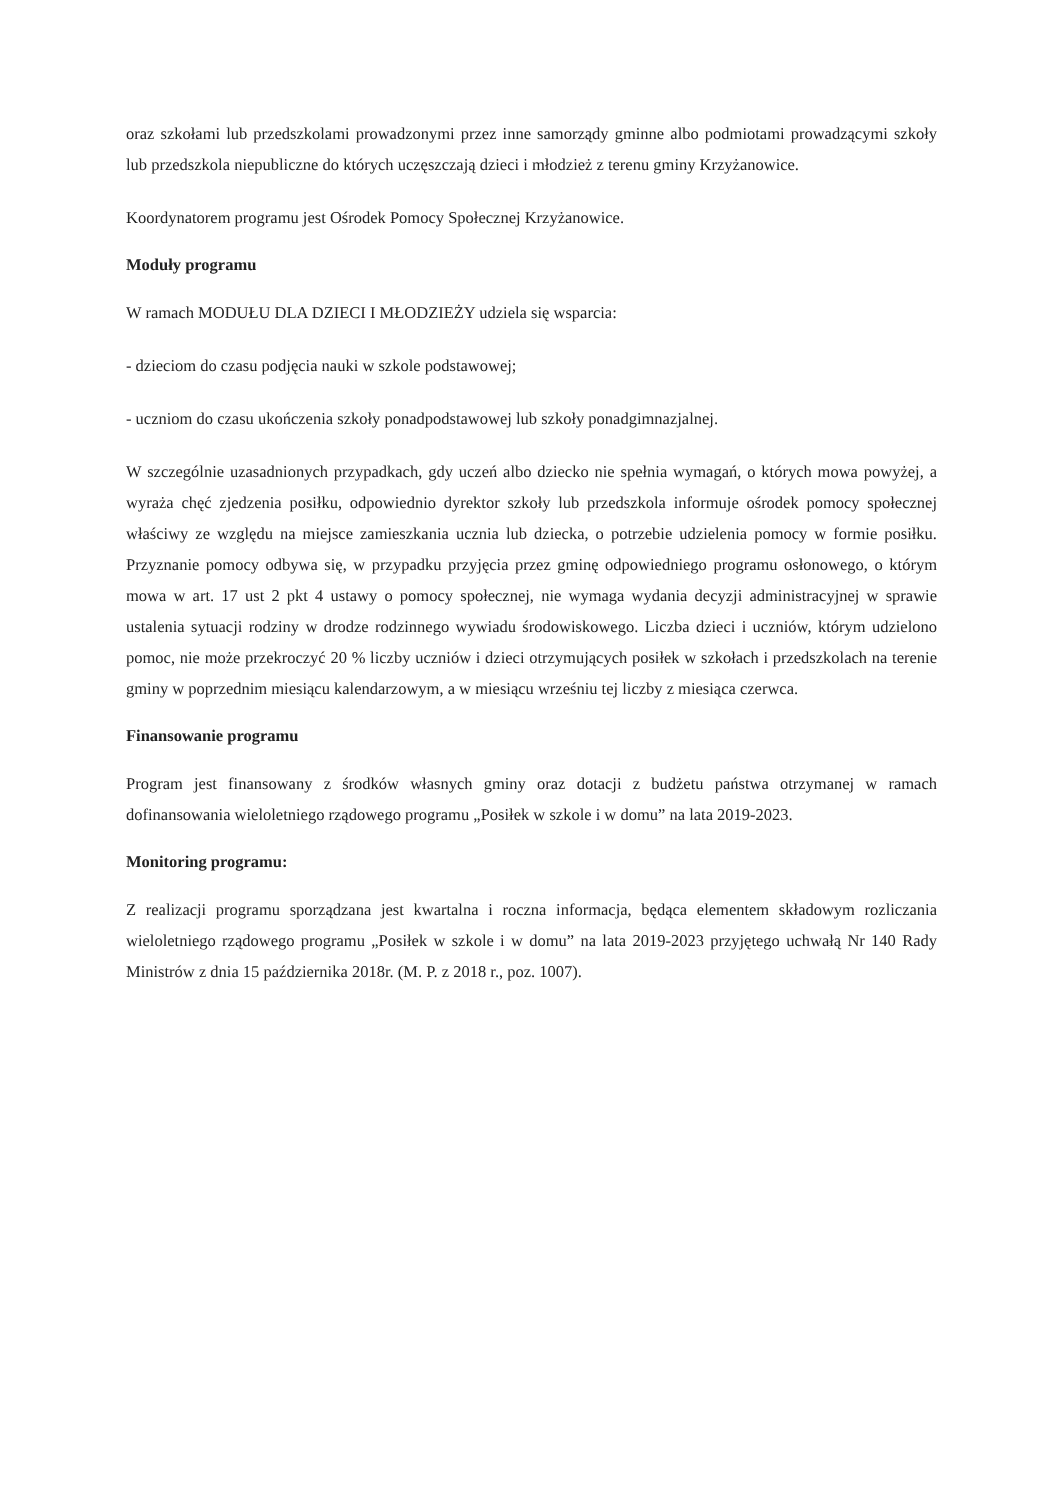oraz szkołami lub przedszkolami prowadzonymi przez inne samorządy gminne albo podmiotami prowadzącymi szkoły lub przedszkola niepubliczne do których uczęszczają dzieci i młodzież z terenu gminy Krzyżanowice.
Koordynatorem programu jest Ośrodek Pomocy Społecznej Krzyżanowice.
Moduły programu
W ramach MODUŁU DLA DZIECI I MŁODZIEŻY udziela się wsparcia:
- dzieciom do czasu podjęcia nauki w szkole podstawowej;
- uczniom do czasu ukończenia szkoły ponadpodstawowej lub szkoły ponadgimnazjalnej.
W szczególnie uzasadnionych przypadkach, gdy uczeń albo dziecko nie spełnia wymagań, o których mowa powyżej, a wyraża chęć zjedzenia posiłku, odpowiednio dyrektor szkoły lub przedszkola informuje ośrodek pomocy społecznej właściwy ze względu na miejsce zamieszkania ucznia lub dziecka, o potrzebie udzielenia pomocy w formie posiłku. Przyznanie pomocy odbywa się, w przypadku przyjęcia przez gminę odpowiedniego programu osłonowego, o którym mowa w art. 17 ust 2 pkt 4 ustawy o pomocy społecznej, nie wymaga wydania decyzji administracyjnej w sprawie ustalenia sytuacji rodziny w drodze rodzinnego wywiadu środowiskowego. Liczba dzieci i uczniów, którym udzielono pomoc, nie może przekroczyć 20 % liczby uczniów i dzieci otrzymujących posiłek w szkołach i przedszkolach na terenie gminy w poprzednim miesiącu kalendarzowym, a w miesiącu wrześniu tej liczby z miesiąca czerwca.
Finansowanie programu
Program jest finansowany z środków własnych gminy oraz dotacji z budżetu państwa otrzymanej w ramach dofinansowania wieloletniego rządowego programu „Posiłek w szkole i w domu” na lata 2019-2023.
Monitoring programu:
Z realizacji programu sporządzana jest kwartalna i roczna informacja, będąca elementem składowym rozliczania wieloletniego rządowego programu „Posiłek w szkole i w domu” na lata 2019-2023 przyjętego uchwałą Nr 140 Rady Ministrów z dnia 15 października 2018r. (M. P. z 2018 r., poz. 1007).